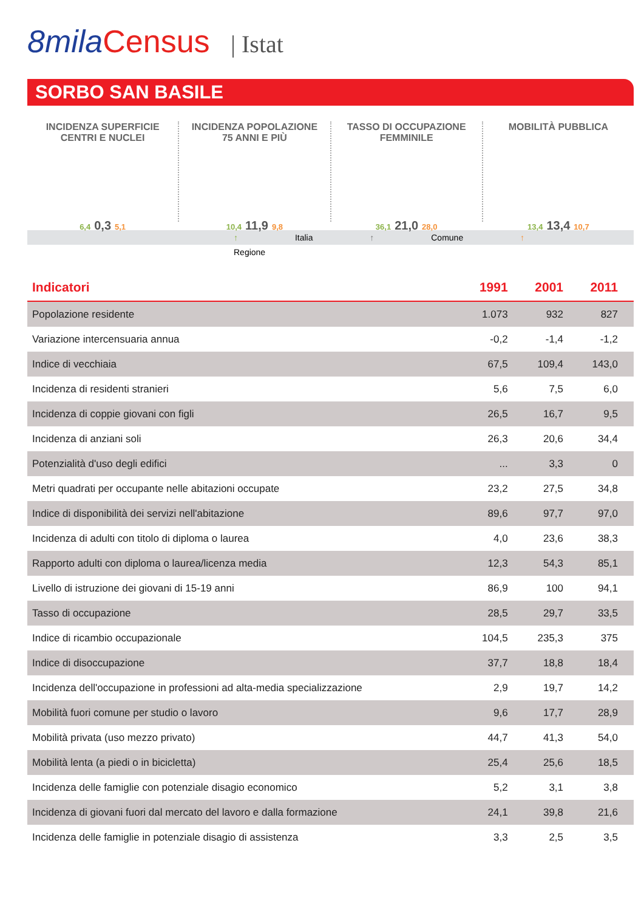8mila Census | Istat
SORBO SAN BASILE
INCIDENZA SUPERFICIE
CENTRI E NUCLEI
6,4 0,3 5,1
INCIDENZA POPOLAZIONE
75 ANNI E PIÙ
10,4 11,9 9,8
TASSO DI OCCUPAZIONE
FEMMINILE
36,1 21,0 28,0
MOBILITÀ PUBBLICA
13,4 13,4 10,7
↑ Italia ↑ Comune ↑ Regione
| Indicatori | 1991 | 2001 | 2011 |
| --- | --- | --- | --- |
| Popolazione residente | 1.073 | 932 | 827 |
| Variazione intercensuaria annua | -0,2 | -1,4 | -1,2 |
| Indice di vecchiaia | 67,5 | 109,4 | 143,0 |
| Incidenza di residenti stranieri | 5,6 | 7,5 | 6,0 |
| Incidenza di coppie giovani con figli | 26,5 | 16,7 | 9,5 |
| Incidenza di anziani soli | 26,3 | 20,6 | 34,4 |
| Potenzialità d'uso degli edifici | ... | 3,3 | 0 |
| Metri quadrati per occupante nelle abitazioni occupate | 23,2 | 27,5 | 34,8 |
| Indice di disponibilità dei servizi nell'abitazione | 89,6 | 97,7 | 97,0 |
| Incidenza di adulti con titolo di diploma o laurea | 4,0 | 23,6 | 38,3 |
| Rapporto adulti con diploma o laurea/licenza media | 12,3 | 54,3 | 85,1 |
| Livello di istruzione dei giovani di 15-19 anni | 86,9 | 100 | 94,1 |
| Tasso di occupazione | 28,5 | 29,7 | 33,5 |
| Indice di ricambio occupazionale | 104,5 | 235,3 | 375 |
| Indice di disoccupazione | 37,7 | 18,8 | 18,4 |
| Incidenza dell'occupazione in professioni ad alta-media specializzazione | 2,9 | 19,7 | 14,2 |
| Mobilità fuori comune per studio o lavoro | 9,6 | 17,7 | 28,9 |
| Mobilità privata (uso mezzo privato) | 44,7 | 41,3 | 54,0 |
| Mobilità lenta (a piedi o in bicicletta) | 25,4 | 25,6 | 18,5 |
| Incidenza delle famiglie con potenziale disagio economico | 5,2 | 3,1 | 3,8 |
| Incidenza di giovani fuori dal mercato del lavoro e dalla formazione | 24,1 | 39,8 | 21,6 |
| Incidenza delle famiglie in potenziale disagio di assistenza | 3,3 | 2,5 | 3,5 |